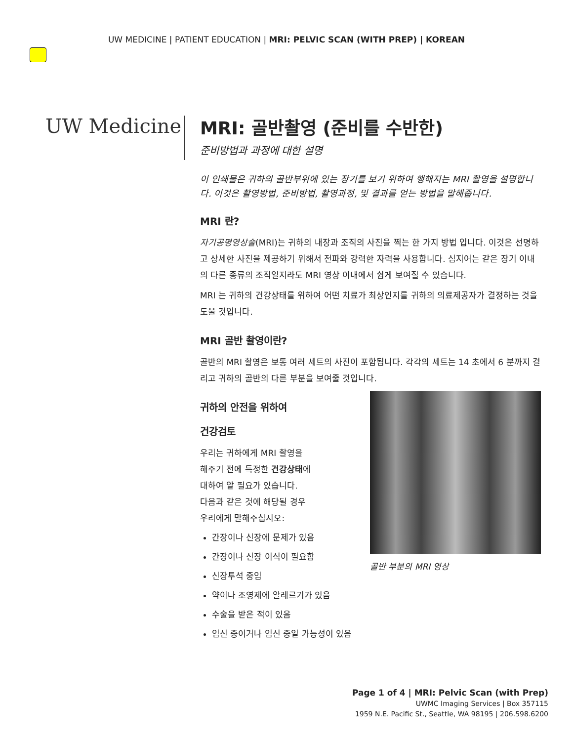UW MEDICINE | PATIENT EDUCATION | MRI: PELVIC SCAN (WITH PREP) | KOREAN
UW Medicine
MRI: 골반촬영 (준비를 수반한)
준비방법과 과정에 대한 설명
이 인쇄물은 귀하의 골반부위에 있는 장기를 보기 위하여 행해지는 MRI 촬영을 설명합니다. 이것은 촬영방법, 준비방법, 촬영과정, 및 결과를 얻는 방법을 말해줍니다.
MRI 란?
자기공명영상술(MRI)는 귀하의 내장과 조직의 사진을 찍는 한 가지 방법 입니다. 이것은 선명하고 상세한 사진을 제공하기 위해서 전파와 강력한 자력을 사용합니다. 심지어는 같은 장기 이내의 다른 종류의 조직일지라도 MRI 영상 이내에서 쉽게 보여질 수 있습니다.
MRI 는 귀하의 건강상태를 위하여 어떤 치료가 최상인지를 귀하의 의료제공자가 결정하는 것을 도울 것입니다.
MRI 골반 촬영이란?
골반의 MRI 촬영은 보통 여러 세트의 사진이 포함됩니다. 각각의 세트는 14 초에서 6 분까지 걸리고 귀하의 골반의 다른 부분을 보여줄 것입니다.
골반 부분의 MRI 영상
귀하의 안전을 위하여
건강검토
우리는 귀하에게 MRI 촬영을
해주기 전에 특정한 건강상태에
대하여 알 필요가 있습니다.
다음과 같은 것에 해당될 경우
우리에게 말해주십시오:
간장이나 신장에 문제가 있음
간장이나 신장 이식이 필요함
신장투석 중임
약이나 조영제에 알레르기가 있음
수술을 받은 적이 있음
임신 중이거나 임신 중일 가능성이 있음
Page 1 of 4 | MRI: Pelvic Scan (with Prep)
UWMC Imaging Services | Box 357115
1959 N.E. Pacific St., Seattle, WA 98195 | 206.598.6200